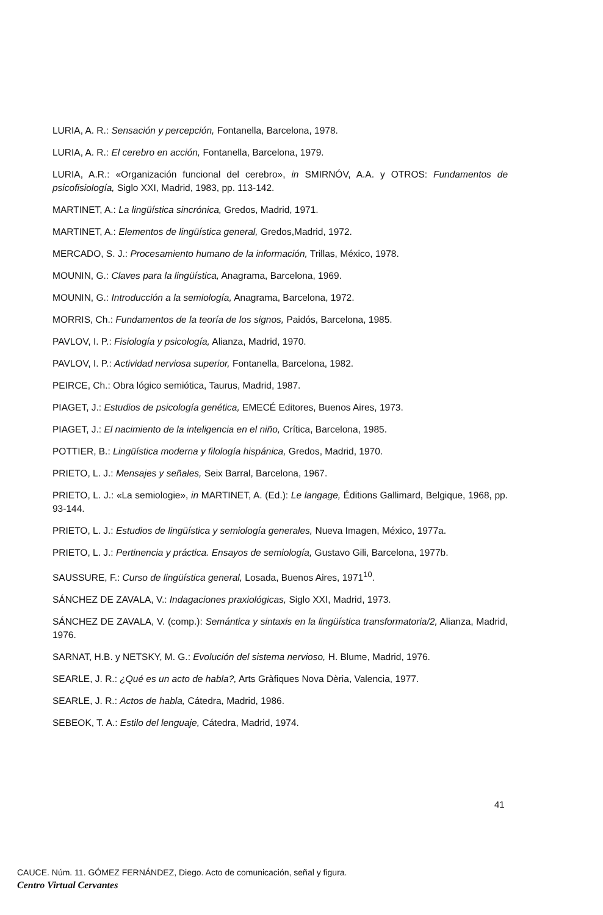LURIA, A. R.: Sensación y percepción, Fontanella, Barcelona, 1978.
LURIA, A. R.: El cerebro en acción, Fontanella, Barcelona, 1979.
LURIA, A.R.: «Organización funcional del cerebro», in SMIRNÓV, A.A. y OTROS: Fundamentos de psicofisiología, Siglo XXI, Madrid, 1983, pp. 113-142.
MARTINET, A.: La lingüística sincrónica, Gredos, Madrid, 1971.
MARTINET, A.: Elementos de lingüística general, Gredos,Madrid, 1972.
MERCADO, S. J.: Procesamiento humano de la información, Trillas, México, 1978.
MOUNIN, G.: Claves para la lingüística, Anagrama, Barcelona, 1969.
MOUNIN, G.: Introducción a la semiología, Anagrama, Barcelona, 1972.
MORRIS, Ch.: Fundamentos de la teoría de los signos, Paidós, Barcelona, 1985.
PAVLOV, I. P.: Fisiología y psicología, Alianza, Madrid, 1970.
PAVLOV, I. P.: Actividad nerviosa superior, Fontanella, Barcelona, 1982.
PEIRCE, Ch.: Obra lógico semiótica, Taurus, Madrid, 1987.
PIAGET, J.: Estudios de psicología genética, EMECÉ Editores, Buenos Aires, 1973.
PIAGET, J.: El nacimiento de la inteligencia en el niño, Crítica, Barcelona, 1985.
POTTIER, B.: Lingüística moderna y filología hispánica, Gredos, Madrid, 1970.
PRIETO, L. J.: Mensajes y señales, Seix Barral, Barcelona, 1967.
PRIETO, L. J.: «La semiologie», in MARTINET, A. (Ed.): Le langage, Éditions Gallimard, Belgique, 1968, pp. 93-144.
PRIETO, L. J.: Estudios de lingüística y semiología generales, Nueva Imagen, México, 1977a.
PRIETO, L. J.: Pertinencia y práctica. Ensayos de semiología, Gustavo Gili, Barcelona, 1977b.
SAUSSURE, F.: Curso de lingüística general, Losada, Buenos Aires, 1971<sup>10</sup>.
SÁNCHEZ DE ZAVALA, V.: Indagaciones praxiológicas, Siglo XXI, Madrid, 1973.
SÁNCHEZ DE ZAVALA, V. (comp.): Semántica y sintaxis en la lingüística transformatoria/2, Alianza, Madrid, 1976.
SARNAT, H.B. y NETSKY, M. G.: Evolución del sistema nervioso, H. Blume, Madrid, 1976.
SEARLE, J. R.: ¿Qué es un acto de habla?, Arts Gràfiques Nova Dèria, Valencia, 1977.
SEARLE, J. R.: Actos de habla, Cátedra, Madrid, 1986.
SEBEOK, T. A.: Estilo del lenguaje, Cátedra, Madrid, 1974.
41
CAUCE. Núm. 11. GÓMEZ FERNÁNDEZ, Diego. Acto de comunicación, señal y figura.
Centro Virtual Cervantes